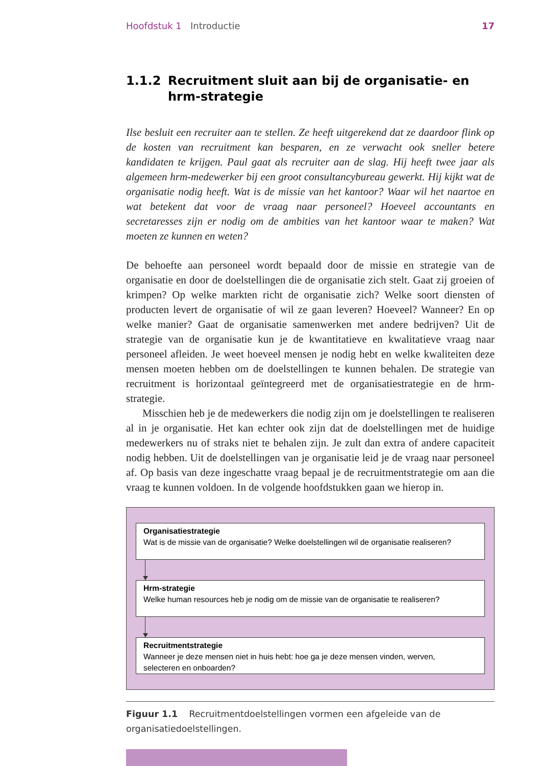Hoofdstuk 1 Introductie 17
1.1.2 Recruitment sluit aan bij de organisatie- en hrm-strategie
Ilse besluit een recruiter aan te stellen. Ze heeft uitgerekend dat ze daardoor flink op de kosten van recruitment kan besparen, en ze verwacht ook sneller betere kandidaten te krijgen. Paul gaat als recruiter aan de slag. Hij heeft twee jaar als algemeen hrm-medewerker bij een groot consultancybureau gewerkt. Hij kijkt wat de organisatie nodig heeft. Wat is de missie van het kantoor? Waar wil het naartoe en wat betekent dat voor de vraag naar personeel? Hoeveel accountants en secretaresses zijn er nodig om de ambities van het kantoor waar te maken? Wat moeten ze kunnen en weten?
De behoefte aan personeel wordt bepaald door de missie en strategie van de organisatie en door de doelstellingen die de organisatie zich stelt. Gaat zij groeien of krimpen? Op welke markten richt de organisatie zich? Welke soort diensten of producten levert de organisatie of wil ze gaan leveren? Hoeveel? Wanneer? En op welke manier? Gaat de organisatie samenwerken met andere bedrijven? Uit de strategie van de organisatie kun je de kwantitatieve en kwalitatieve vraag naar personeel afleiden. Je weet hoeveel mensen je nodig hebt en welke kwaliteiten deze mensen moeten hebben om de doelstellingen te kunnen behalen. De strategie van recruitment is horizontaal geïntegreerd met de organisatiestrategie en de hrm-strategie.
Misschien heb je de medewerkers die nodig zijn om je doelstellingen te realiseren al in je organisatie. Het kan echter ook zijn dat de doelstellingen met de huidige medewerkers nu of straks niet te behalen zijn. Je zult dan extra of andere capaciteit nodig hebben. Uit de doelstellingen van je organisatie leid je de vraag naar personeel af. Op basis van deze ingeschatte vraag bepaal je de recruitmentstrategie om aan die vraag te kunnen voldoen. In de volgende hoofdstukken gaan we hierop in.
Organisatiestrategie
Wat is de missie van de organisatie? Welke doelstellingen wil de organisatie realiseren?
Hrm-strategie
Welke human resources heb je nodig om de missie van de organisatie te realiseren?
Recruitmentstrategie
Wanneer je deze mensen niet in huis hebt: hoe ga je deze mensen vinden, werven,
selecteren en onboarden?
Figuur 1.1 Recruitmentdoelstellingen vormen een afgeleide van de organisatiedoelstellingen.